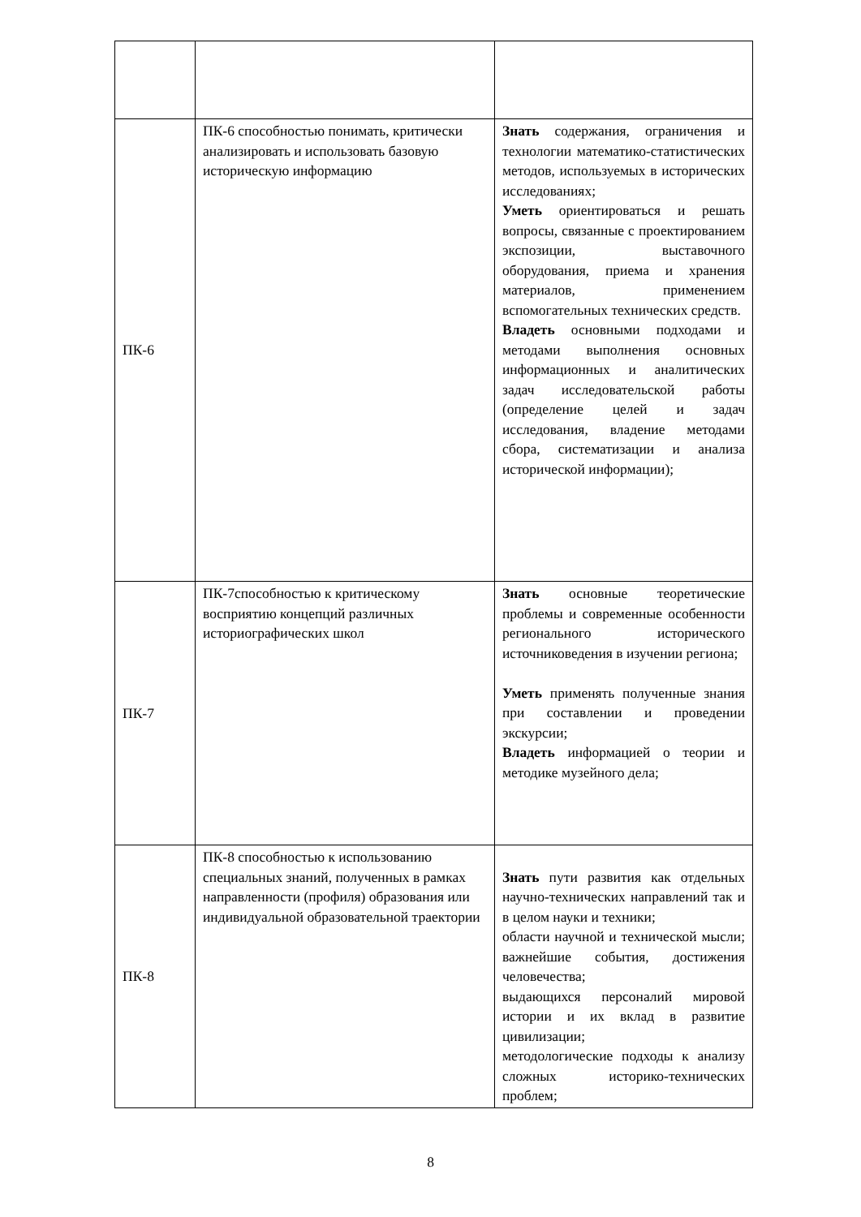| ПК-6 | ПК-6 способностью понимать, критически анализировать и использовать базовую историческую информацию | Знать содержания, ограничения и технологии математико-статистических методов, используемых в исторических исследованиях; Уметь ориентироваться и решать вопросы, связанные с проектированием экспозиции, выставочного оборудования, приема и хранения материалов, применением вспомогательных технических средств. Владеть основными подходами и методами выполнения основных информационных и аналитических задач исследовательской работы (определение целей и задач исследования, владение методами сбора, систематизации и анализа исторической информации); |
| ПК-7 | ПК-7способностью к критическому восприятию концепций различных историографических школ | Знать основные теоретические проблемы и современные особенности регионального исторического источниковедения в изучении региона; Уметь применять полученные знания при составлении и проведении экскурсии; Владеть информацией о теории и методике музейного дела; |
| ПК-8 | ПК-8 способностью к использованию специальных знаний, полученных в рамках направленности (профиля) образования или индивидуальной образовательной траектории | Знать пути развития как отдельных научно-технических направлений так и в целом науки и техники; области научной и технической мысли; важнейшие события, достижения человечества; выдающихся персоналий мировой истории и их вклад в развитие цивилизации; методологические подходы к анализу сложных историко-технических проблем; |
8